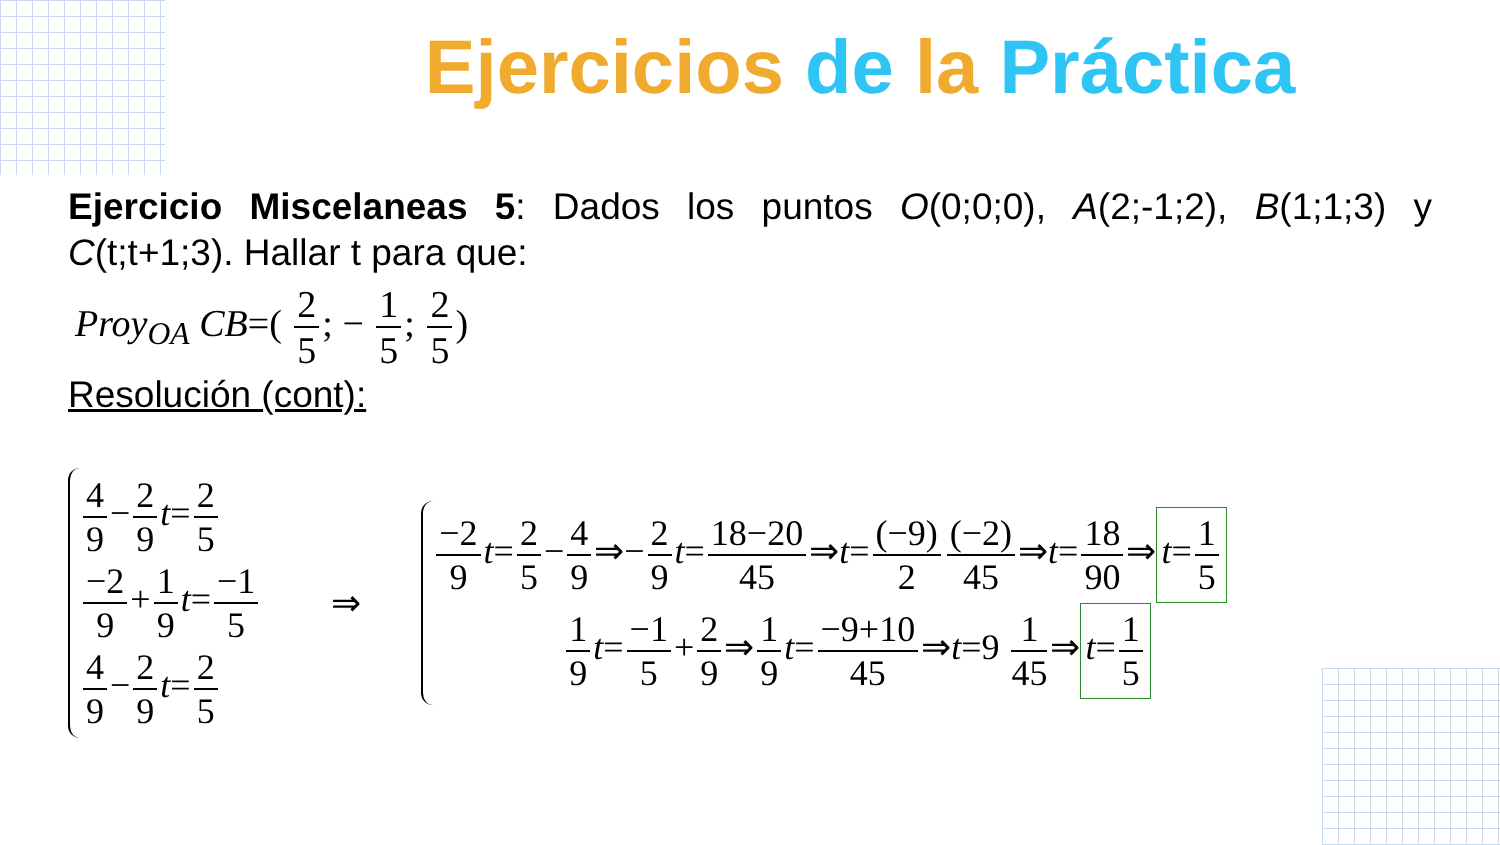Ejercicios de la Práctica
Ejercicio Miscelaneas 5: Dados los puntos O(0;0;0), A(2;-1;2), B(1;1;3) y C(t;t+1;3). Hallar t para que:
Proy<sub>OA</sub> CB=( 2 5; − 1 5; 2 5)
Resolución (cont):
4 9 − 2 9 t= 2 5
−2 9 + 1 9 t= −1 5
4 9 − 2 9 t= 2 5
⇒
−2 9 t= 2 5 − 4 9 ⇒− 2 9 t= 18−20 45 ⇒t= (−9) 2 (−2) 45 ⇒t= 18 90 ⇒ t= 1 5
1 9 t= −1 5 + 2 9 ⇒ 1 9 t= −9+10 45 ⇒t=9 1 45 ⇒ t= 1 5